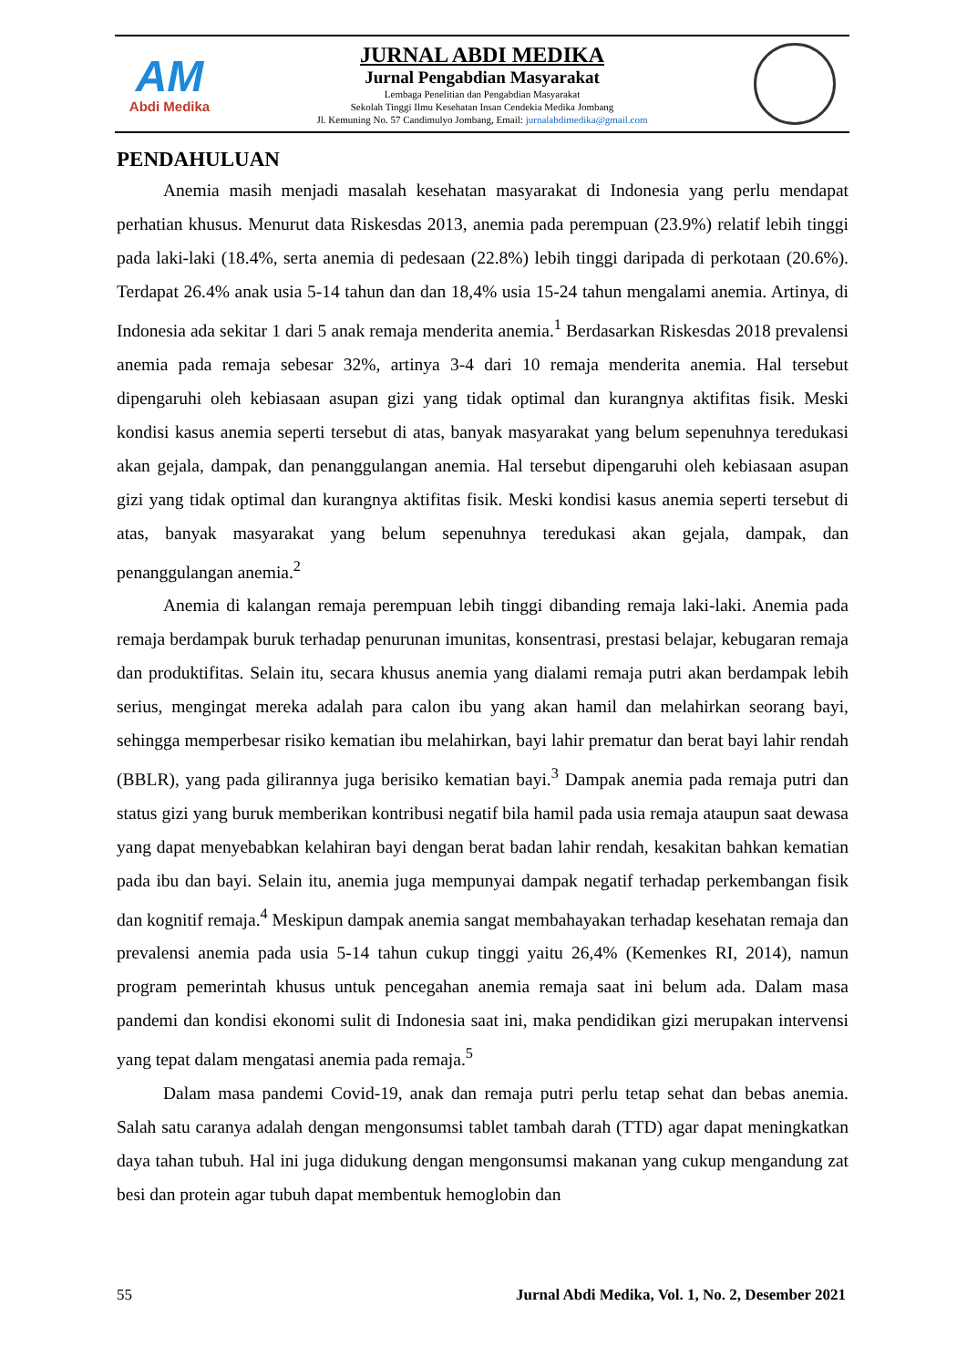AM
Abdi Medika
JURNAL ABDI MEDIKA
Jurnal Pengabdian Masyarakat
Lembaga Penelitian dan Pengabdian Masyarakat
Sekolah Tinggi Ilmu Kesehatan Insan Cendekia Medika Jombang
Jl. Kemuning No. 57 Candimulyo Jombang, Email: jurnalabdimedika@gmail.com
PENDAHULUAN
Anemia masih menjadi masalah kesehatan masyarakat di Indonesia yang perlu mendapat perhatian khusus. Menurut data Riskesdas 2013, anemia pada perempuan (23.9%) relatif lebih tinggi pada laki-laki (18.4%, serta anemia di pedesaan (22.8%) lebih tinggi daripada di perkotaan (20.6%). Terdapat 26.4% anak usia 5-14 tahun dan dan 18,4% usia 15-24 tahun mengalami anemia. Artinya, di Indonesia ada sekitar 1 dari 5 anak remaja menderita anemia.<sup>1</sup> Berdasarkan Riskesdas 2018 prevalensi anemia pada remaja sebesar 32%, artinya 3-4 dari 10 remaja menderita anemia. Hal tersebut dipengaruhi oleh kebiasaan asupan gizi yang tidak optimal dan kurangnya aktifitas fisik. Meski kondisi kasus anemia seperti tersebut di atas, banyak masyarakat yang belum sepenuhnya teredukasi akan gejala, dampak, dan penanggulangan anemia. Hal tersebut dipengaruhi oleh kebiasaan asupan gizi yang tidak optimal dan kurangnya aktifitas fisik. Meski kondisi kasus anemia seperti tersebut di atas, banyak masyarakat yang belum sepenuhnya teredukasi akan gejala, dampak, dan penanggulangan anemia.<sup>2</sup>
Anemia di kalangan remaja perempuan lebih tinggi dibanding remaja laki-laki. Anemia pada remaja berdampak buruk terhadap penurunan imunitas, konsentrasi, prestasi belajar, kebugaran remaja dan produktifitas. Selain itu, secara khusus anemia yang dialami remaja putri akan berdampak lebih serius, mengingat mereka adalah para calon ibu yang akan hamil dan melahirkan seorang bayi, sehingga memperbesar risiko kematian ibu melahirkan, bayi lahir prematur dan berat bayi lahir rendah (BBLR), yang pada gilirannya juga berisiko kematian bayi.<sup>3</sup> Dampak anemia pada remaja putri dan status gizi yang buruk memberikan kontribusi negatif bila hamil pada usia remaja ataupun saat dewasa yang dapat menyebabkan kelahiran bayi dengan berat badan lahir rendah, kesakitan bahkan kematian pada ibu dan bayi. Selain itu, anemia juga mempunyai dampak negatif terhadap perkembangan fisik dan kognitif remaja.<sup>4</sup> Meskipun dampak anemia sangat membahayakan terhadap kesehatan remaja dan prevalensi anemia pada usia 5-14 tahun cukup tinggi yaitu 26,4% (Kemenkes RI, 2014), namun program pemerintah khusus untuk pencegahan anemia remaja saat ini belum ada. Dalam masa pandemi dan kondisi ekonomi sulit di Indonesia saat ini, maka pendidikan gizi merupakan intervensi yang tepat dalam mengatasi anemia pada remaja.<sup>5</sup>
Dalam masa pandemi Covid-19, anak dan remaja putri perlu tetap sehat dan bebas anemia. Salah satu caranya adalah dengan mengonsumsi tablet tambah darah (TTD) agar dapat meningkatkan daya tahan tubuh. Hal ini juga didukung dengan mengonsumsi makanan yang cukup mengandung zat besi dan protein agar tubuh dapat membentuk hemoglobin dan
55 Jurnal Abdi Medika, Vol. 1, No. 2, Desember 2021